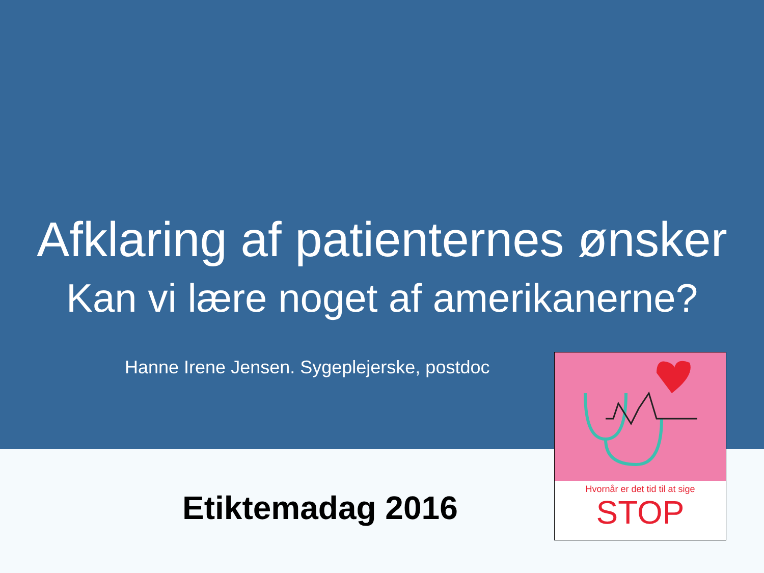Afklaring af patienternes ønsker
Kan vi lære noget af amerikanerne?
Hanne Irene Jensen. Sygeplejerske, postdoc
Etiktemadag 2016
Hvornår er det tid til at sige
STOP